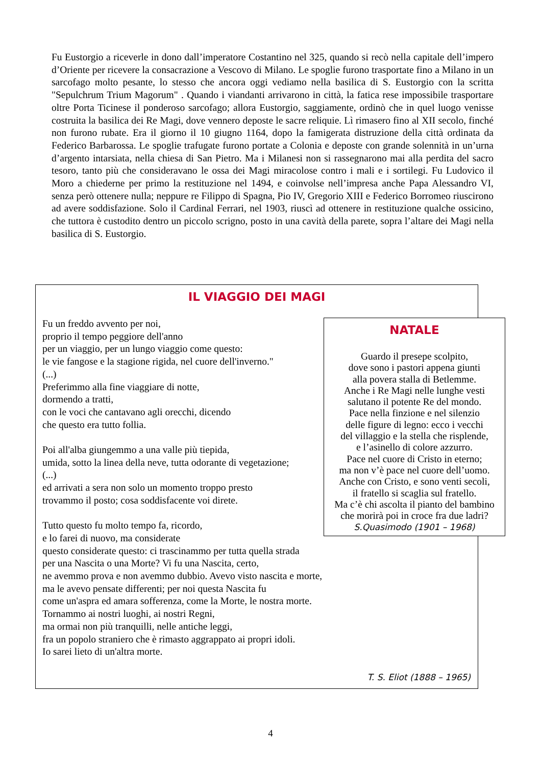Fu Eustorgio a riceverle in dono dall’imperatore Costantino nel 325, quando si recò nella capitale dell’impero d’Oriente per ricevere la consacrazione a Vescovo di Milano. Le spoglie furono trasportate fino a Milano in un sarcofago molto pesante, lo stesso che ancora oggi vediamo nella basilica di S. Eustorgio con la scritta "Sepulchrum Trium Magorum" . Quando i viandanti arrivarono in città, la fatica rese impossibile trasportare oltre Porta Ticinese il ponderoso sarcofago; allora Eustorgio, saggiamente, ordinò che in quel luogo venisse costruita la basilica dei Re Magi, dove vennero deposte le sacre reliquie. Lì rimasero fino al XII secolo, finché non furono rubate. Era il giorno il 10 giugno 1164, dopo la famigerata distruzione della città ordinata da Federico Barbarossa. Le spoglie trafugate furono portate a Colonia e deposte con grande solennità in un’urna d’argento intarsiata, nella chiesa di San Pietro. Ma i Milanesi non si rassegnarono mai alla perdita del sacro tesoro, tanto più che consideravano le ossa dei Magi miracolose contro i mali e i sortilegi. Fu Ludovico il Moro a chiederne per primo la restituzione nel 1494, e coinvolse nell’impresa anche Papa Alessandro VI, senza però ottenere nulla; neppure re Filippo di Spagna, Pio IV, Gregorio XIII e Federico Borromeo riuscirono ad avere soddisfazione. Solo il Cardinal Ferrari, nel 1903, riuscì ad ottenere in restituzione qualche ossicino, che tuttora è custodito dentro un piccolo scrigno, posto in una cavità della parete, sopra l’altare dei Magi nella basilica di S. Eustorgio.
IL VIAGGIO DEI MAGI
Fu un freddo avvento per noi,
proprio il tempo peggiore dell'anno
per un viaggio, per un lungo viaggio come questo:
le vie fangose e la stagione rigida, nel cuore dell'inverno."
(...)
Preferimmo alla fine viaggiare di notte,
dormendo a tratti,
con le voci che cantavano agli orecchi, dicendo
che questo era tutto follia.
Poi all'alba giungemmo a una valle più tiepida,
umida, sotto la linea della neve, tutta odorante di vegetazione;
(...)
ed arrivati a sera non solo un momento troppo presto
trovammo il posto; cosa soddisfacente voi direte.
Tutto questo fu molto tempo fa, ricordo,
e lo farei di nuovo, ma considerate
questo considerate questo: ci trascinammo per tutta quella strada
per una Nascita o una Morte? Vi fu una Nascita, certo,
ne avemmo prova e non avemmo dubbio. Avevo visto nascita e morte,
ma le avevo pensate differenti; per noi questa Nascita fu
come un'aspra ed amara sofferenza, come la Morte, le nostra morte.
Tornammo ai nostri luoghi, ai nostri Regni,
ma ormai non più tranquilli, nelle antiche leggi,
fra un popolo straniero che è rimasto aggrappato ai propri idoli.
Io sarei lieto di un'altra morte.
T. S. Eliot (1888 – 1965)
NATALE
Guardo il presepe scolpito,
dove sono i pastori appena giunti
alla povera stalla di Betlemme.
Anche i Re Magi nelle lunghe vesti
salutano il potente Re del mondo.
Pace nella finzione e nel silenzio
delle figure di legno: ecco i vecchi
del villaggio e la stella che risplende,
e l’asinello di colore azzurro.
Pace nel cuore di Cristo in eterno;
ma non v’è pace nel cuore dell’uomo.
Anche con Cristo, e sono venti secoli,
il fratello si scaglia sul fratello.
Ma c’è chi ascolta il pianto del bambino
che morirà poi in croce fra due ladri?
S.Quasimodo (1901 – 1968)
4